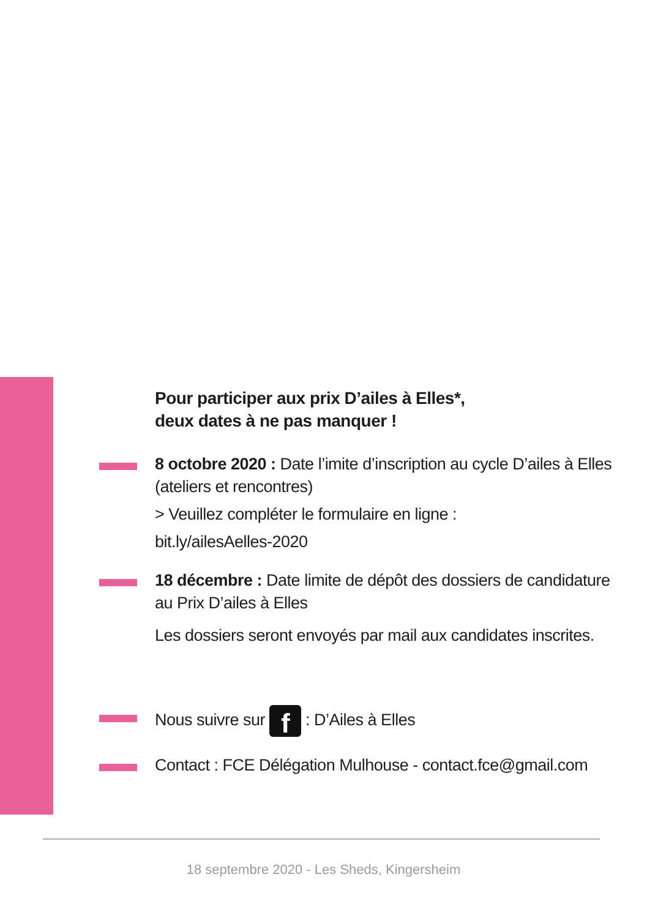Pour participer aux prix D’ailes à Elles*,
deux dates à ne pas manquer !
8 octobre 2020 : Date l’imite d’inscription au cycle D’ailes à Elles (ateliers et rencontres)
> Veuillez compléter le formulaire en ligne :
bit.ly/ailesAelles-2020
18 décembre : Date limite de dépôt des dossiers de candidature au Prix D’ailes à Elles
Les dossiers seront envoyés par mail aux candidates inscrites.
Nous suivre sur f : D’Ailes à Elles
Contact : FCE Délégation Mulhouse - contact.fce@gmail.com
18 septembre 2020 - Les Sheds, Kingersheim